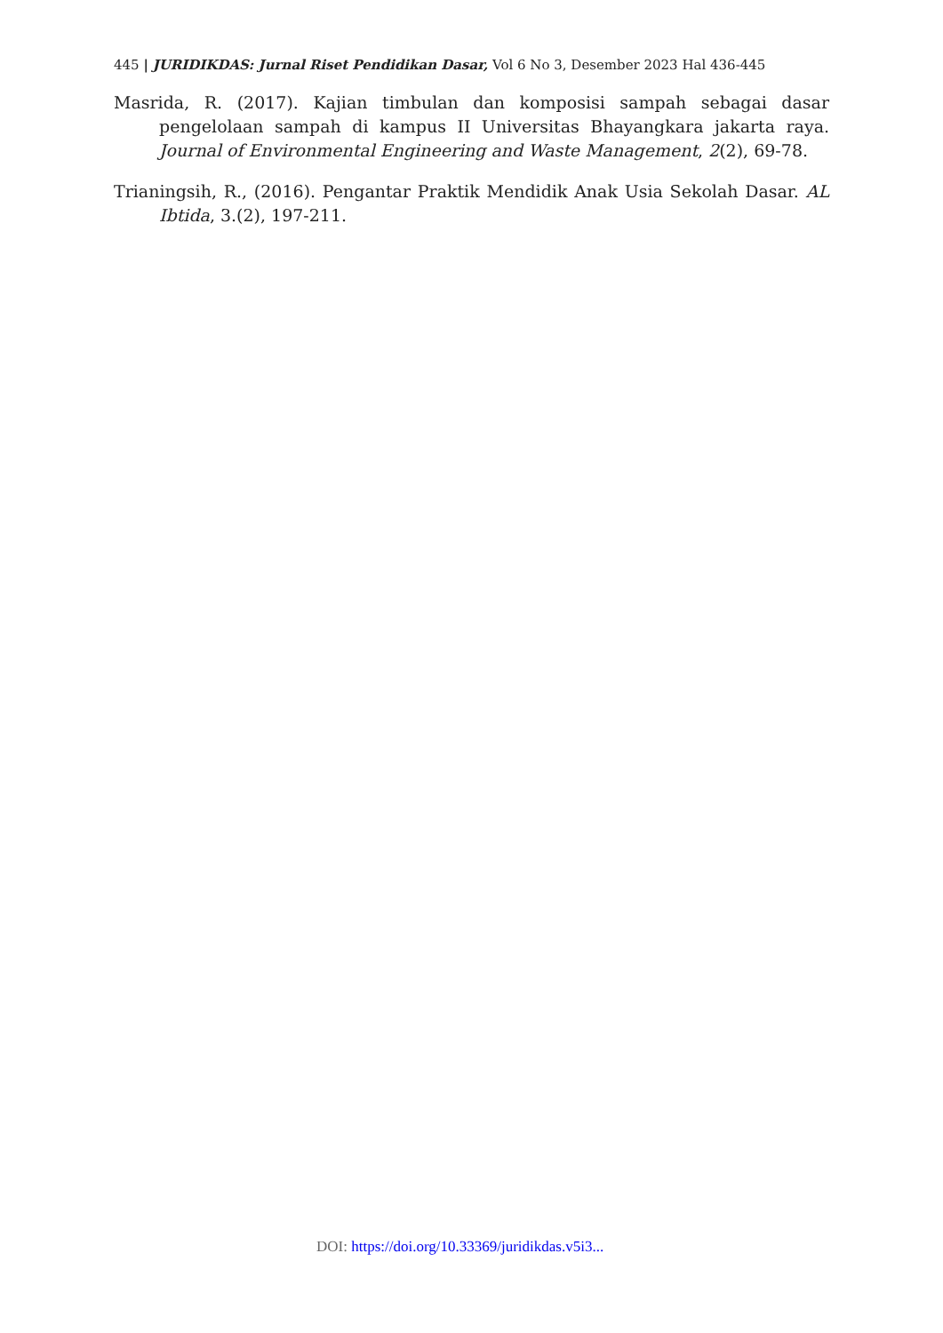445 | JURIDIKDAS: Jurnal Riset Pendidikan Dasar, Vol 6 No 3, Desember 2023 Hal 436-445
Masrida, R. (2017). Kajian timbulan dan komposisi sampah sebagai dasar pengelolaan sampah di kampus II Universitas Bhayangkara jakarta raya. Journal of Environmental Engineering and Waste Management, 2(2), 69-78.
Trianingsih, R., (2016). Pengantar Praktik Mendidik Anak Usia Sekolah Dasar. AL Ibtida, 3.(2), 197-211.
DOI: https://doi.org/10.33369/juridikdas.v5i3...